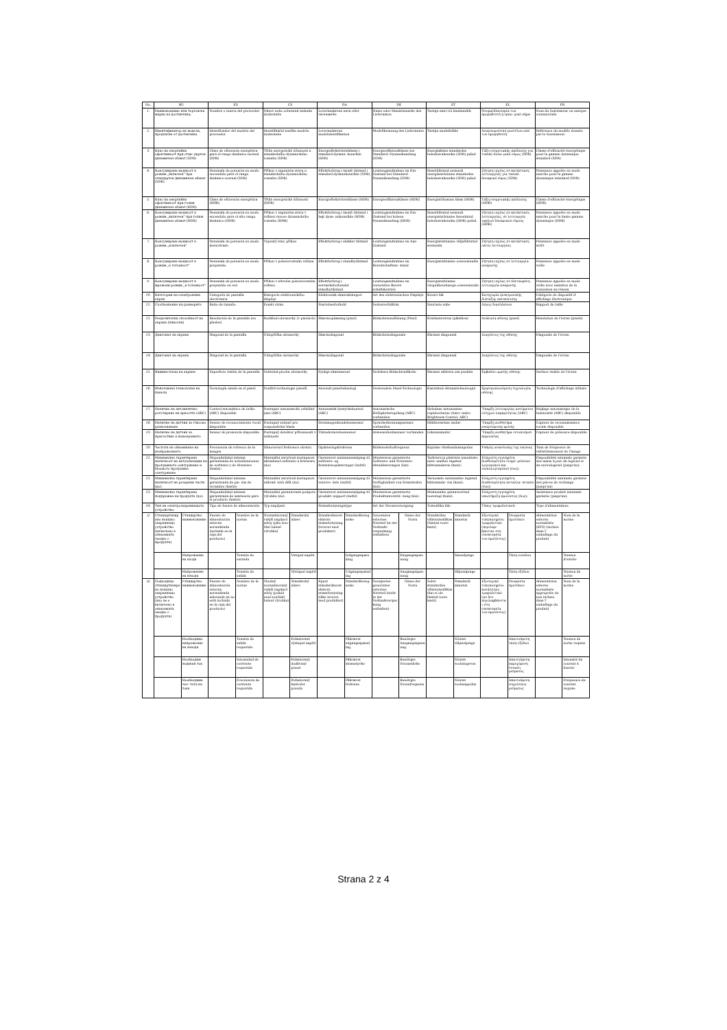| No. | BG | | ES | | CS | | DA | | DE | | ET | | EL | | FR | |
| --- | --- | --- | --- | --- | --- | --- | --- | --- | --- | --- | --- | --- | --- | --- | --- | --- |
| 1. | Наименование или търговска марка на доставчика; | | Nombre o marca del proveedor | | Název nebo ochranná známka dodavatele | | Leverandørens navn eller varemærke | | Name oder Handelsmarke des Lieferanten | | Tarnija nimi või kaubamärk | | Όνομα/Επωνυμία του προμηθευτή ή εμπο- ρικό σήμα | | Nom du fournisseur ou marque commerciale | |
| 2. | Идентификатор на модела, предлаган от доставчика | | Identificador del modelo del proveedor | | Identifikační značka modelu dodavatele | | Leverandørens modelidentifikation | | Modellkennung des Lieferanten | | Tarnija mudelitähis | | Αναγνωριστικό μοντέλου από τον προμηθευτή | | Référence du modèle donnée par le fournisseur | |
| 3. | Клас на енергийна ефективност при стан- дартен динамичен обхват (SDR) | | Clase de eficiencia energética para el rango dinámico normal (SDR) | | Třída energetické účinnosti u standardního dynamického rozsahu (SDR) | | Energieffektivitetsklasse i standard dynami- kområde (SDR) | | Energieeffizienzklasse bei Standard- Dynamikumfang (SDR) | | Energiaklass standardse heledusvahemiku (SDR) puhul | | Τάξη ενεργειακής απόδοσης για τυπικό δυνα- μικό εύρος (SDR) | | Classe d'efficacité énergétique pour la gamme dynamique standard (SDR) | |
| 4. | Консумирана мощност в режим „включен" при стандартен динамичен обхват (SDR) | | Demanda de potencia en modo encendido para el rango dinámico normal (SDR) | | Příkon v zapnutém stavu u standardního dynamického rozsahu (SDR) | | Effektforbrug i tændt tilstand i standard dynamikområde (SDR) | | Leistungsaufnahme im Ein-Zustand bei Standard-Dynamikumfang (SDR) | | Sisselülitatud seisundi energiatarbimine standardse heledusvahemiku (SDR) puhul | | Ζήτηση ισχύος σε κατάσταση λειτουργίας για τυπικό δυναμικό εύρος (SDR) | | Puissance appelée en mode marche pour la gamme dynamique standard (SDR) | |
| 5. | Клас на енергийна ефективност при голям динамичен обхват (HDR) | | Clase de eficiencia energética (HDR) | | Třída energetické účinnosti (HDR) | | Energieffektivitetsklasse (HDR) | | Energieeffizienzklasse (HDR) | | Energiatõhususe klass (HDR) | | Τάξη ενεργειακής απόδοσης (HDR) | | Classe d'efficacité énergétique (HDR) | |
| 6. | Консумирана мощност в режим „включен" при голям динамичен обхват (HDR) | | Demanda de potencia en modo encendido para el alto rango dinámico (HDR) | | Příkon v zapnutém stavu v režimu vysoce dynamického rozsahu (HDR) | | Effektforbrug i tændt tilstand i højt dyna- mikområde (HDR) | | Leistungsaufnahme im Ein-Zustand bei hohem Dynamikumfang (HDR) | | Sisselülitatud seisundi energiatarbimine laiendatud heledusvahemiku (HDR) puhul | | Ζήτηση ισχύος σε κατάσταση λειτουργίας, σε λειτουργία υψηλού δυναμικού εύρους (HDR) | | Puissance appelée en mode marche pour la haute gamme dynamique (HDR) | |
| 7. | Консумирана мощност в режим „изключен" | | Demanda de potencia en modo desactivado | | Vypnutý stav, příkon | | Effektforbrug i slukket tilstand | | Leistungsaufnahme im Aus-Zustand | | Energiatarbimine väljalülitatud seisundis | | Ζήτηση ισχύος σε κατάσταση εκτός λειτουργίας | | Puissance appelée en mode arrêt | |
| 8. | Консумирана мощност в режим „в готовност" | | Demanda de potencia en modo preparado | | Příkon v pohotovostním režimu | | Effektforbrug i standbytilstand | | Leistungsaufnahme im Bereitschaftszu- stand | | Energiatarbimine ooteseisundis | | Ζήτηση ισχύος σε λειτουργία αναμονής | | Puissance appelée en mode veille | |
| 9. | Консумирана мощност в мрежови режим „в готовност" | | Demanda de potencia en modo preparado en red | | Příkon v síťovém pohotovostním režimu | | Effektforbrug i netværksforbundet standbytilstand | | Leistungsaufnahme im vernetzten Bereit- schaftsbetrieb | | Energiatarbimine võrguühendusega ooteseisundis | | Ζήτηση ισχύος σε δικτυωμένη λειτουργία αναμονής | | Puissance appelée en mode veille avec maintien de la connexion au réseau | |
| 10. | Категория на електронния екран | | Categoría de pantalla electrónica | | Kategorie elektronického displeje | | Elektronisk skærmkategori | | Art des elektronischen Displays | | Kuvari liik | | Κατηγορία ηλεκτρονικής διάταξης απεικόνισης | | Catégorie de dispositif d' affichage électronique | |
| 11. | Съотношение на размерите | | Ratio de tamaño | | Poměr stran | | Størrelsesforhold | | Seitenverhältnis | | Suuruste suhe | | Λόγος διαστάσεων | | Rapport de taille | |
| 12. | Разделителна способност на екрана (пиксели) | | Resolución de la pantalla (en píxeles) | | Rozlišení obrazovky (v pixelech) | | Skærmopløsning (pixel) | | Bildschirmauflösung (Pixel) | | Eraldusteravus (pikslites) | | Ανάλυση οθόνης (pixel) | | Résolution de l'écran (pixels) | |
| 13. | Диагонал на екрана | | Diagonal de la pantalla | | Úhlopříčka obrazovky | | Skærmdiagonal | | Bildschirmdiagonale | | Ekraani diagonaal | | Διαγώνιος της οθόνης | | Diagonale de l'écran | |
| 14. | Диагонал на екрана | | Diagonal de la pantalla | | Úhlopříčka obrazovky | | Skærmdiagonal | | Bildschirmdiagonale | | Ekraani diagonaal | | Διαγώνιος της οθόνης | | Diagonale de l'écran | |
| 15. | Видима площ на екрана | | Superficie visible de la pantalla | | Viditelná plocha obrazovky | | Synligt skærmareal | | Sichtbare Bildschirmfläche | | Ekraani nähtava osa pindala | | Εμβαδόν ορατής οθόνης | | Surface visible de l'écran | |
| 16. | Използвана технология на панела | | Tecnología usada en el panel | | Použitá technologie panelů | | Anvendt panelteknologi | | Verwendete Panel-Technologie | | Kasutatud ekraanitehnoloogia | | Χρησιμοποιούμενη τεχνολογία οθόνης | | Technologie d'affichage utilisée | |
| 17. | Наличие на автоматично регулиране на яркостта (ABC) | | Control automático de brillo (ABC) disponible | | Dostupné automatické ovládání jasu (ABC) | | Automatisk lysstyrkekontrol (ABC) | | Automatische Helligkeitsregelung (ABC) vorhanden | | Heleduse automaatne reguleerimine (Auto- matic Brightness Control, ABC) | | Ύπαρξη λειτουργίας αυτόματου ελέγχου λαμπρότητας (ABC) | | Réglage automatique de la luminosité (ABC) disponible | |
| 18. | Наличие на датчик за гласово разпознаване | | Sensor de reconocimiento vocal disponible | | Dostupný snímač pro rozpoznávání hlasu | | Stemmegenkendelsessensor | | Spracherkennungssensor vorhanden | | Häältuvastuse andur | | Ύπαρξη αισθητήρα αναγνώρισης φωνής | | Capteur de reconnaissance vocale disponible | |
| 19. | Наличие на датчик за присъствие в помещението | | Sensor de presencia disponible | | Dostupný detektor přítomnosti v místnosti | | Tilstedeværelsessensor | | Anwesenheitssensor vorhanden | | Liikumisandur | | Ύπαρξη αισθητήρα εντοπισμού παρουσίας | | Capteur de présence disponible | |
| 20. | Честота на обновяване на изображението | | Frecuencia de refresco de la imagen | | Obnovovací frekvence obrazu | | Opdateringsfrekvens | | Bildwiederholfrequenz | | Kujutise värskendussagedus | | Ρυθμός ανανέωσης της εικόνας | | Taux de fréquence de rafraîchissement de l'image | |
| 21. | Минимална гарантирана наличност на актуализации на програмното осигуряване и базовото програмно осигуряване | | Disponibilidad mínima garantizada de actualizaciones de software y de firmware (hasta): | | Minimální zaručená dostupnost aktualizací softwaru a firmwaru (do): | | Garanteret minimumsadgang til software- og firmwareopdateringer (indtil) | | Mindestens garantierte Software- und Firmware-Aktualisierungen (bis): | | Tarkvara ja püsivara uuenduste mini- maalne tagatud kättesaadavus (kuni): | | Ελάχιστη εγγυημένη διαθεσιμότητα ενημε- ρώσεων λογισμικού και υλικολογισμικού (έως): | | Disponibilité minimale garantie des mises à jour du logiciel et du micrologiciel (jusqu'au): | |
| 22. | Минимална гарантирана наличност на резервни части (до): | | Disponibilidad mínima garantizada de pie- zas de recambio (hasta): | | Minimální zaručená dostupnost náhrad- ních dílů (do): | | Garanteret minimumsadgang til reserve- dele (indtil) | | Mindestens garantierte Verfügbarkeit von Ersatzteilen (bis): | | Varuosade minimaalne tagatud kättesaada- vus (kuni): | | Ελάχιστη εγγυημένη διαθεσιμότητα ανταλλα- κτικών (έως): | | Disponibilité minimale garantie des pièces de rechange (jusqu'au): | |
| 23. | Минимална гарантирана поддръжка на продукта (до): | | Disponibilidad mínima garantizada de asistencia para el producto (hasta): | | Minimální garantovaná podpora výrobku (do): | | Garanteret minimumsadgang til produkt- support (indtil) | | Mindestens garantierte Produktunterstüt- zung (bis): | | Minimaalne garanteeritud tootetugi (kuni): | | Ελάχιστη εγγυημένη υποστήριξη προϊόντος (έως): | | Assistance produit minimale garantie (jusqu'au): | |
| 24. | Тип на електрозахранващото устройство: | | Tipo de fuente de alimentación: | | Typ napájení: | | Strømforsyningstype | | Art der Stromversorgung | | Toiteallika liik: | | Τύπος τροφοδοτικού: | | Type d'alimentation: | |
| i) | Стандартизирано външно захранващо устройство (включено в опаковката заедно с продукта) | Стандартно наименование | Fuente de alimentación externa normalizada (incluida en la caja del producto) | Nombre de la norma | Normalizovaný vnější napájecí zdroj (jako sou- část balení výrobku) | Standardní název | Standardiseret ekstern strømforsyning (leveret med produktet) | Standardbetegnelse | Genormtes externes Netzteil (in der Verkaufs- verpackung enthalten) | Name der Norm | Standardne välistoiteallikas (lisatud toote kasti) | Standardi nimetus | Εξωτερικό τυποποιημένο τροφοδοτικό (περιλαμ- βάνεται στη συσκευασία του προϊόντος) | Ονομασία προτύπου | Alimentation externe normalisée (EPS) (incluse dans l' emballage du produit) | Nom de la norme |
| | | Напрежение на входа | | Tensión de entrada | | Vstupní napětí | | Indgangsspænding | | Eingangsspan- nung | | Sisendpinge | | Τάση εισόδου | | Tension d'entrée |
| | | Напрежение на изхода | | Tensión de salida | | Výstupní napětí | | Udgangsspænding | | Ausgangsspan- nung | | Väljundpinge | | Τάση εξόδου | | Tension de sortie |
| ii) | Подходящо стандартизирано външно захранващо устройство (ако не е включено в опаковката заедно с продукта) | Стандартно наименование | Fuente de alimentación externa normalizada adecuada (si no está incluida en la caja del producto) | Nombre de la norma | Vhodný normalizovaný vnější napájecí zdroj (pokud není součástí balení výrobku) | Standardní název | Egnet standardiseret ekstern strømforsyning (ikke leveret med produktet) | Standardbetegnelse | Geeignetes genormtes externes Netzteil (nicht in der Verkaufsverpackung enthalten) | Name der Norm | Sobiv standardne välistoiteallikas (kui ei ole lisatud toote kasti) | Standardi nimetus | Εξωτερικό τυποποιημένο κατάλληλο τροφοδοτικό (αν δεν περιλαμβάνεται στη συσκευασία του προϊόντος) | Ονομασία προτύπου | Alimentation externe normalisée appropriée (si non incluse dans l' emballage du produit) | Nom de la norme |
| | | Необходимо напрежение на изхода | | Tensión de salida requerida | | Požadované výstupní napětí | | Påkrævet udgangsspænding | | Benötigte Ausgangsspannung | | Nõutav väljundpinge | | Απαιτούμενη τάση εξόδου | | Tension de sortie requise |
| | | Необходим подаван ток | | Intensidad de corriente requerida | | Požadovaný dodávaný proud | | Påkrævet strømstyrke | | Benötigte Stromstärke | | Nõutav voolutugevus | | Απαιτούμενη παρεχόμενη ένταση ρεύματος | | Intensité du courant à fournir |
| | | Необходима чес- тота на тока | | Frecuencia de corriente requerida | | Požadovaný kmitočet proudu | | Påkrævet frekvens | | Benötigte Stromfrequenz | | Nõutav voolusagedus | | Απαιτούμενη συχνότητα ρεύματος | | Fréquence du courant requise |
Strana 2 z 4